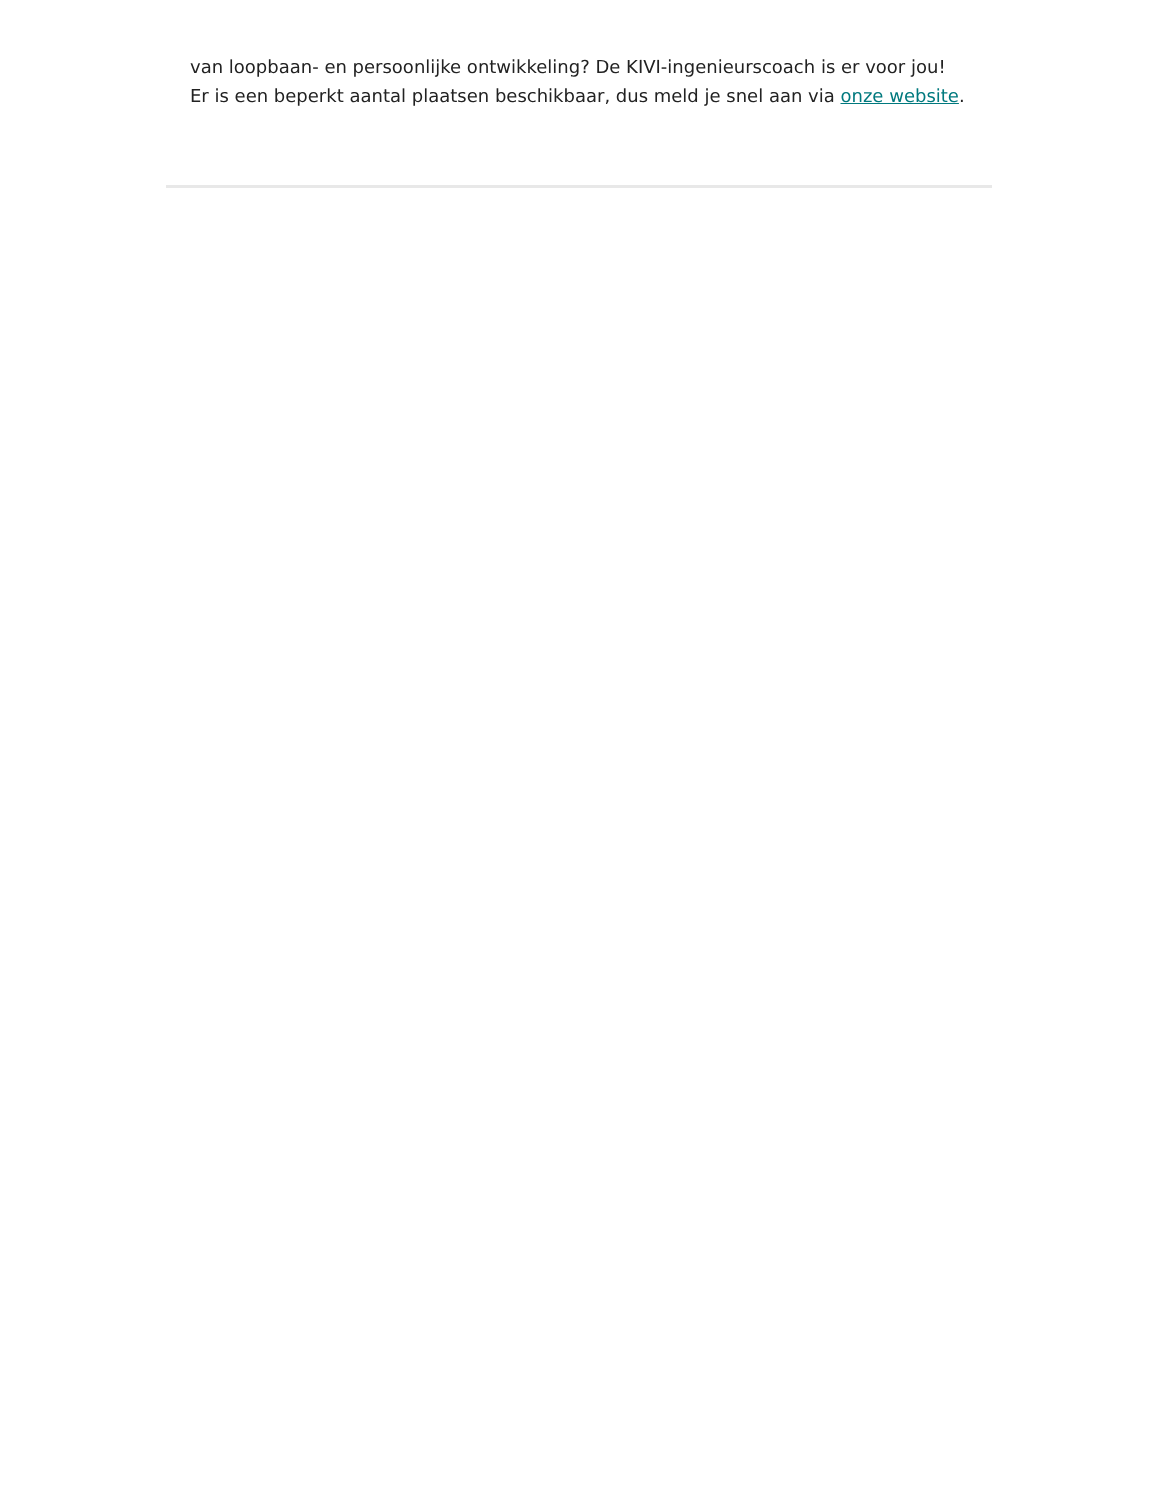van loopbaan- en persoonlijke ontwikkeling? De KIVI-ingenieurscoach is er voor jou! Er is een beperkt aantal plaatsen beschikbaar, dus meld je snel aan via onze website.